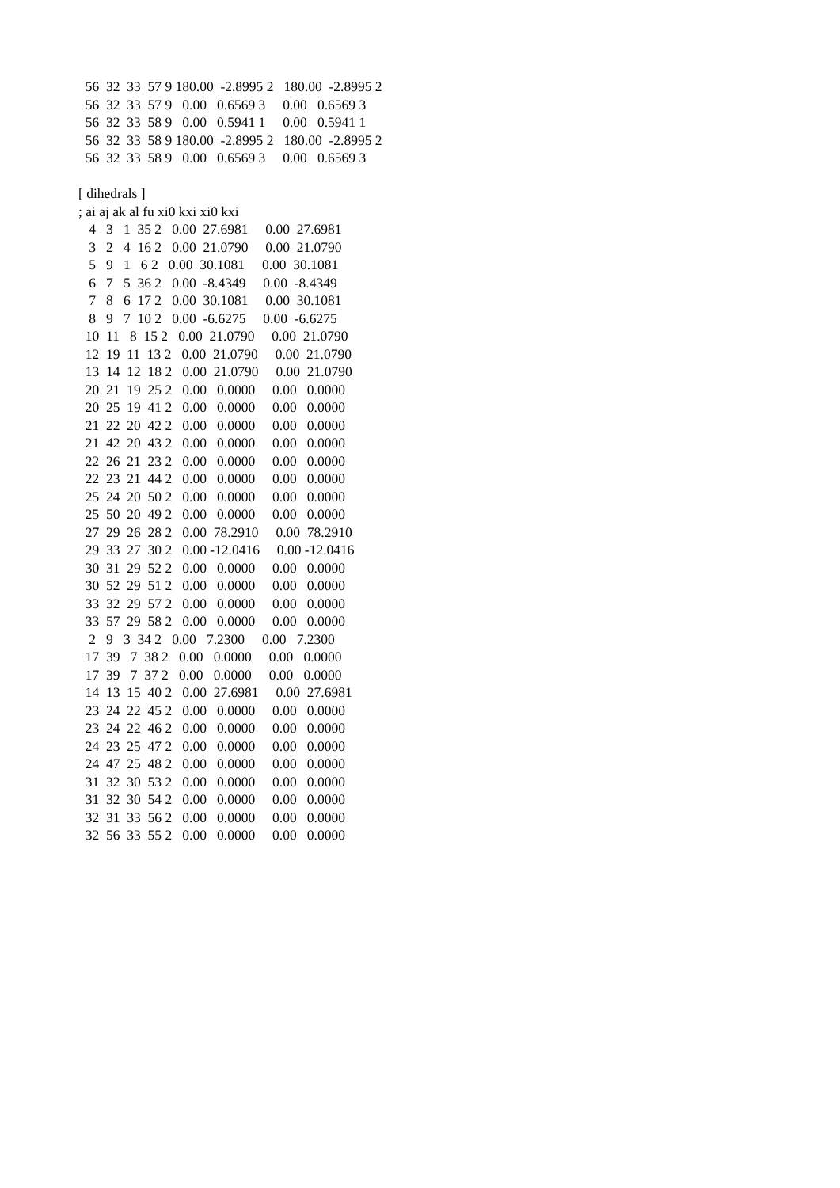56  32  33  57 9 180.00  -2.8995 2   180.00  -2.8995 2
  56  32  33  57 9   0.00   0.6569 3     0.00   0.6569 3
  56  32  33  58 9   0.00   0.5941 1     0.00   0.5941 1
  56  32  33  58 9 180.00  -2.8995 2   180.00  -2.8995 2
  56  32  33  58 9   0.00   0.6569 3     0.00   0.6569 3

[ dihedrals ]
; ai aj ak al fu xi0 kxi xi0 kxi
   4   3   1  35 2   0.00  27.6981     0.00  27.6981
   3   2   4  16 2   0.00  21.0790     0.00  21.0790
   5   9   1   6 2   0.00  30.1081     0.00  30.1081
   6   7   5  36 2   0.00  -8.4349     0.00  -8.4349
   7   8   6  17 2   0.00  30.1081     0.00  30.1081
   8   9   7  10 2   0.00  -6.6275     0.00  -6.6275
  10  11   8  15 2   0.00  21.0790     0.00  21.0790
  12  19  11  13 2   0.00  21.0790     0.00  21.0790
  13  14  12  18 2   0.00  21.0790     0.00  21.0790
  20  21  19  25 2   0.00   0.0000     0.00   0.0000
  20  25  19  41 2   0.00   0.0000     0.00   0.0000
  21  22  20  42 2   0.00   0.0000     0.00   0.0000
  21  42  20  43 2   0.00   0.0000     0.00   0.0000
  22  26  21  23 2   0.00   0.0000     0.00   0.0000
  22  23  21  44 2   0.00   0.0000     0.00   0.0000
  25  24  20  50 2   0.00   0.0000     0.00   0.0000
  25  50  20  49 2   0.00   0.0000     0.00   0.0000
  27  29  26  28 2   0.00  78.2910     0.00  78.2910
  29  33  27  30 2   0.00 -12.0416     0.00 -12.0416
  30  31  29  52 2   0.00   0.0000     0.00   0.0000
  30  52  29  51 2   0.00   0.0000     0.00   0.0000
  33  32  29  57 2   0.00   0.0000     0.00   0.0000
  33  57  29  58 2   0.00   0.0000     0.00   0.0000
   2   9   3  34 2   0.00   7.2300     0.00   7.2300
  17  39   7  38 2   0.00   0.0000     0.00   0.0000
  17  39   7  37 2   0.00   0.0000     0.00   0.0000
  14  13  15  40 2   0.00  27.6981     0.00  27.6981
  23  24  22  45 2   0.00   0.0000     0.00   0.0000
  23  24  22  46 2   0.00   0.0000     0.00   0.0000
  24  23  25  47 2   0.00   0.0000     0.00   0.0000
  24  47  25  48 2   0.00   0.0000     0.00   0.0000
  31  32  30  53 2   0.00   0.0000     0.00   0.0000
  31  32  30  54 2   0.00   0.0000     0.00   0.0000
  32  31  33  56 2   0.00   0.0000     0.00   0.0000
  32  56  33  55 2   0.00   0.0000     0.00   0.0000